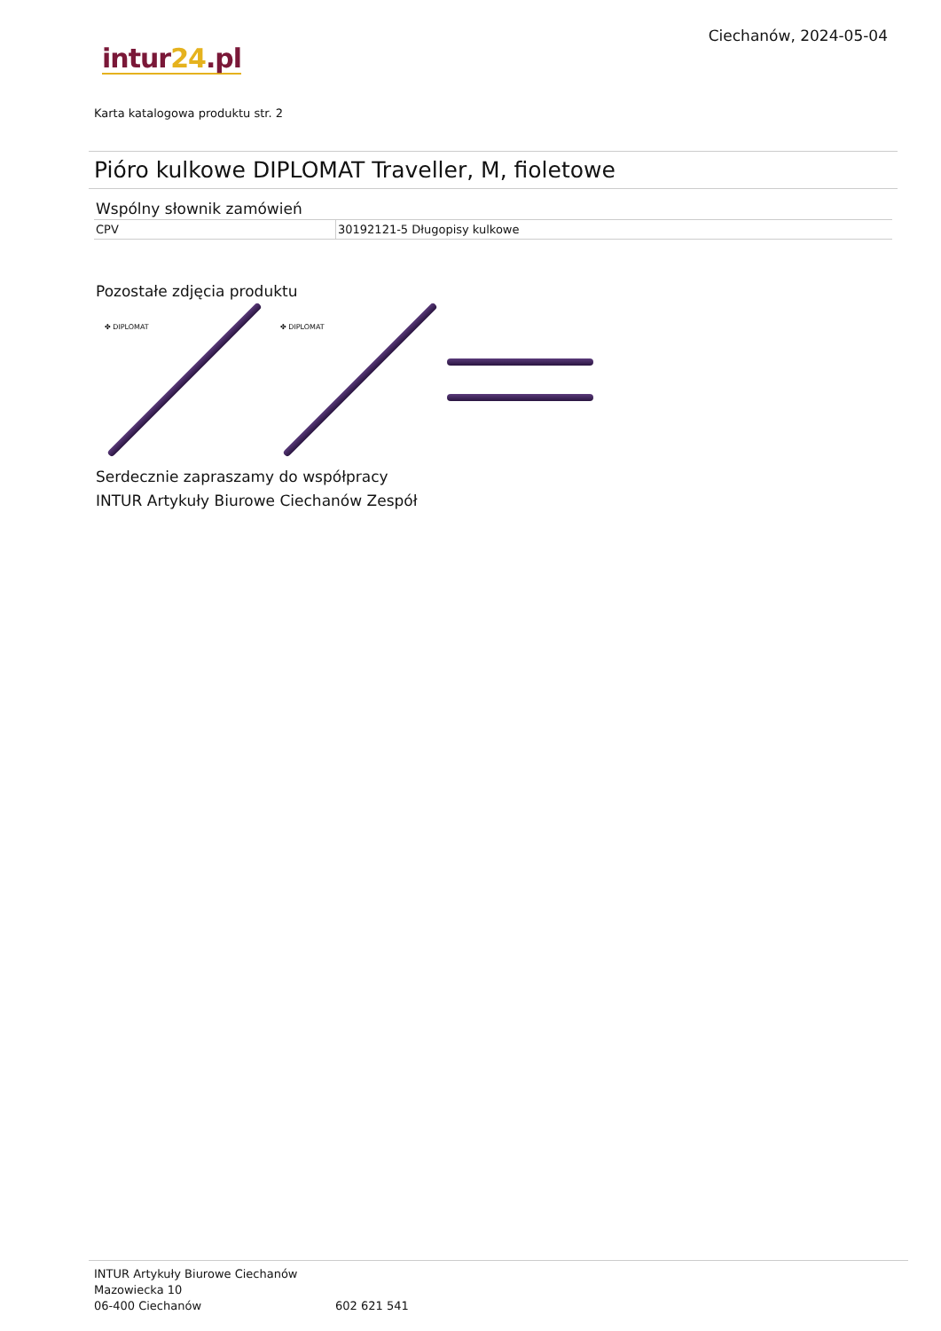Ciechanów, 2024-05-04
intur 24.pl
Karta katalogowa produktu str. 2
Pióro kulkowe DIPLOMAT Traveller, M, fioletowe
Wspólny słownik zamówień
| CPV | 30192121-5 Długopisy kulkowe |
Pozostałe zdjęcia produktu
✤ DIPLOMAT
✤ DIPLOMAT
Serdecznie zapraszamy do współpracy
INTUR Artykuły Biurowe Ciechanów Zespół
INTUR Artykuły Biurowe Ciechanów
Mazowiecka 10
06-400 Ciechanów
602 621 541